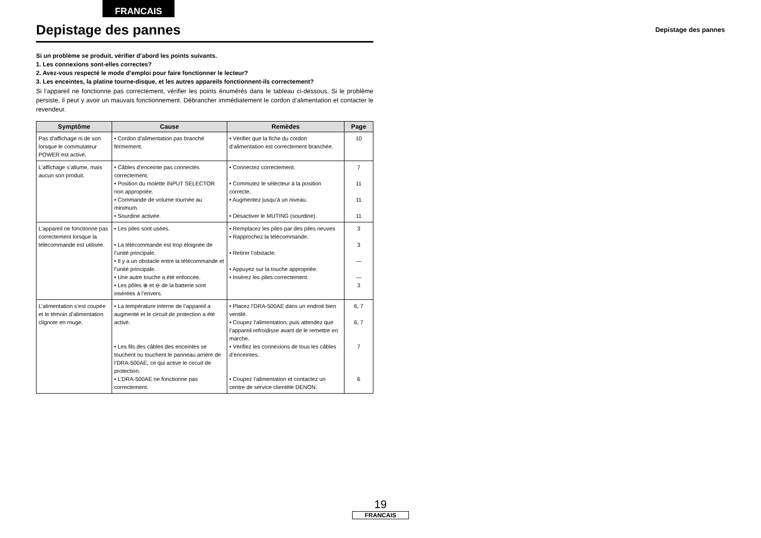FRANCAIS
Depistage des pannes
Depistage des pannes
Si un problème se produit, vérifier d’abord les points suivants.
1. Les connexions sont-elles correctes?
2. Avez-vous respecté le mode d’emploi pour faire fonctionner le lecteur?
3. Les enceintes, la platine tourne-disque, et les autres appareils fonctionnent-ils correctement?
Si l’appareil ne fonctionne pas correctement, vérifier les points énumérés dans le tableau ci-dessous. Si le problème persiste, il peut y avoir un mauvais fonctionnement. Débrancher immédiatement le cordon d’alimentation et contacter le revendeur.
| Symptôme | Cause | Remèdes | Page |
| --- | --- | --- | --- |
| Pas d’affichage ni de son lorsque le commutateur POWER est activé. | • Cordon d’alimentation pas branché fermement. | • Vérifier que la fiche du cordon d’alimentation est correctement branchée. | 10 |
| L’affichage s’allume, mais aucun son produit. | • Câbles d’enceinte pas connectés correctement. • Position du molette INPUT SELECTOR non appropriée. • Commande de volume tournée au minimum. • Sourdine activée. | • Connectez correctement. • Commutez le sélecteur à la position correcte. • Augmentez jusqu’à un niveau. • Désactiver le MUTING (sourdine). | 7 11 11 11 |
| L’appareil ne fonctionne pas correctement lorsque la télécommande est utilisée. | • Les piles sont usées. • La télécommande est trop éloignée de l’unité principale. • Il y a un obstacle entre la télécommande et l’unité principale. • Une autre touche a été enfoncée. • Les pôles ⊕ et ⊖ de la batterie sont insérées à l’envers. | • Remplacez les piles par des piles neuves • Rapprochez la télécommande. • Retirer l’obstacle. • Appuyez sur la touche appropriée. • Insérez les piles correctement. | 3 3 — — 3 |
| L’alimentation s’est coupée et le témoin d’alimentation clignote en rouge. | • La température interne de l’appareil a augmenté et le circuit de protection a été activé. • Les fils des câbles des enceintes se touchent ou touchent le panneau arrière de l’DRA-500AE, ce qui active le circuit de protection. • L’DRA-500AE ne fonctionne pas correctement. | • Placez l’DRA-500AE dans un endroit bien ventilé. • Coupez l’alimentation, puis attendez que l’appareil refroidisse avant de le remettre en marche. • Vérifiez les connexions de tous les câbles d’enceintes. • Coupez l’alimentation et contactez un centre de service clientèle DENON. | 6, 7 6, 7 7 6 |
19
FRANCAIS